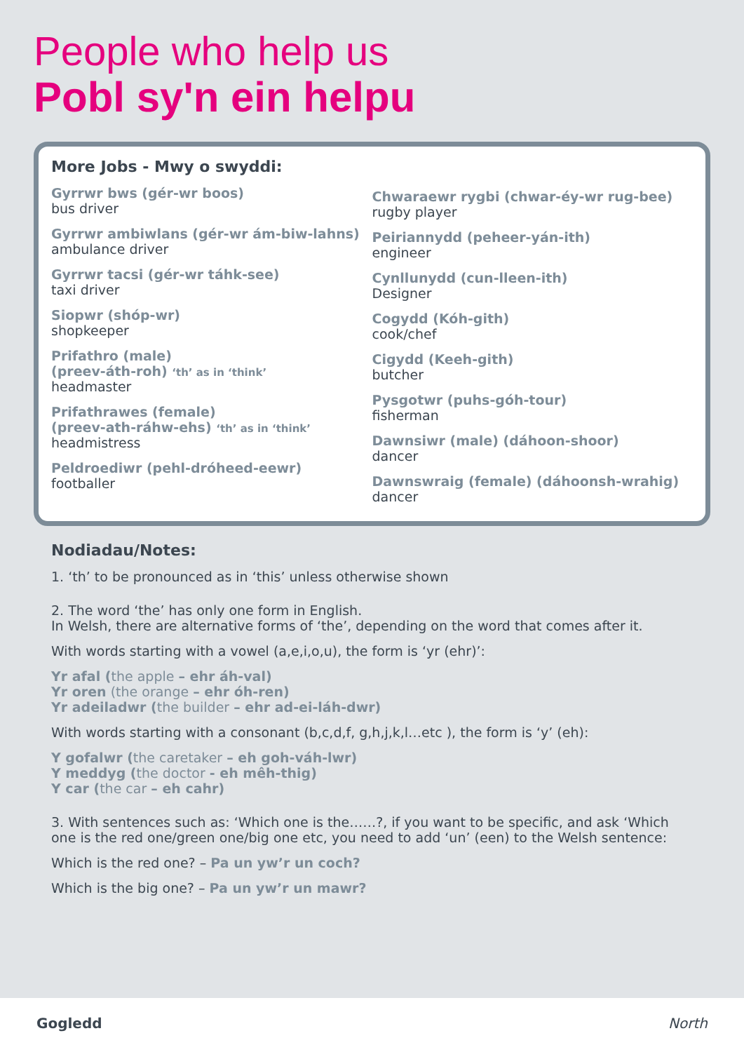People who help us
Pobl sy'n ein helpu
More Jobs - Mwy o swyddi:
Gyrrwr bws (gér-wr boos)
bus driver
Gyrrwr ambiwlans (gér-wr ám-biw-lahns)
ambulance driver
Gyrrwr tacsi (gér-wr táhk-see)
taxi driver
Siopwr (shóp-wr)
shopkeeper
Prifathro (male)
(preev-áth-roh) ‘th’ as in ‘think’
headmaster
Prifathrawes (female)
(preev-ath-ráhw-ehs) ‘th’ as in ‘think’
headmistress
Peldroediwr (pehl-dróheed-eewr)
footballer
Chwaraewr rygbi (chwar-éy-wr rug-bee)
rugby player
Peiriannydd (peheer-yán-ith)
engineer
Cynllunydd (cun-lleen-ith)
Designer
Cogydd (Kóh-gith)
cook/chef
Cigydd (Keeh-gith)
butcher
Pysgotwr (puhs-góh-tour)
fisherman
Dawnsiwr (male) (dáhoon-shoor)
dancer
Dawnswraig (female) (dáhoonsh-wrahig)
dancer
Nodiadau/Notes:
1. ‘th’ to be pronounced as in ‘this’ unless otherwise shown
2. The word ‘the’ has only one form in English.
In Welsh, there are alternative forms of ‘the’, depending on the word that comes after it.
With words starting with a vowel (a,e,i,o,u), the form is ‘yr (ehr)’:
Yr afal (the apple – ehr áh-val)
Yr oren (the orange – ehr óh-ren)
Yr adeiladwr (the builder – ehr ad-ei-láh-dwr)
With words starting with a consonant (b,c,d,f, g,h,j,k,l…etc ), the form is ‘y’ (eh):
Y gofalwr (the caretaker – eh goh-váh-lwr)
Y meddyg (the doctor - eh mêh-thig)
Y car (the car – eh cahr)
3. With sentences such as: ‘Which one is the……?, if you want to be specific, and ask ‘Which one is the red one/green one/big one etc, you need to add ‘un’ (een) to the Welsh sentence:
Which is the red one? – Pa un yw’r un coch?
Which is the big one? – Pa un yw’r un mawr?
Gogledd North